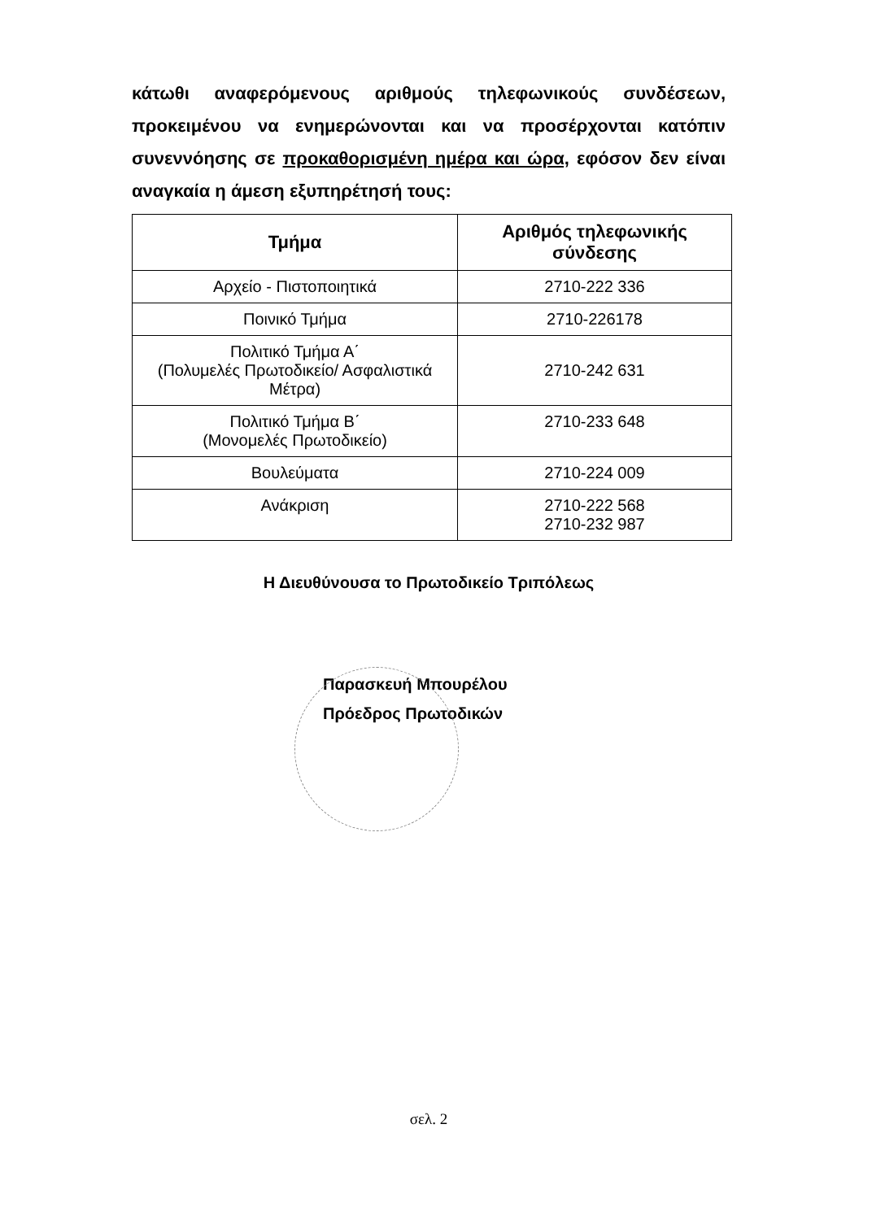κάτωθι αναφερόμενους αριθμούς τηλεφωνικούς συνδέσεων, προκειμένου να ενημερώνονται και να προσέρχονται κατόπιν συνεννόησης σε προκαθορισμένη ημέρα και ώρα, εφόσον δεν είναι αναγκαία η άμεση εξυπηρέτησή τους:
| Τμήμα | Αριθμός τηλεφωνικής σύνδεσης |
| --- | --- |
| Αρχείο - Πιστοποιητικά | 2710-222 336 |
| Ποινικό Τμήμα | 2710-226178 |
| Πολιτικό Τμήμα Α΄ (Πολυμελές Πρωτοδικείο/ Ασφαλιστικά Μέτρα) | 2710-242 631 |
| Πολιτικό Τμήμα Β΄ (Μονομελές Πρωτοδικείο) | 2710-233 648 |
| Βουλεύματα | 2710-224 009 |
| Ανάκριση | 2710-222 568 2710-232 987 |
Η Διευθύνουσα το Πρωτοδικείο Τριπόλεως
Παρασκευή Μπουρέλου
Πρόεδρος Πρωτοδικών
σελ. 2